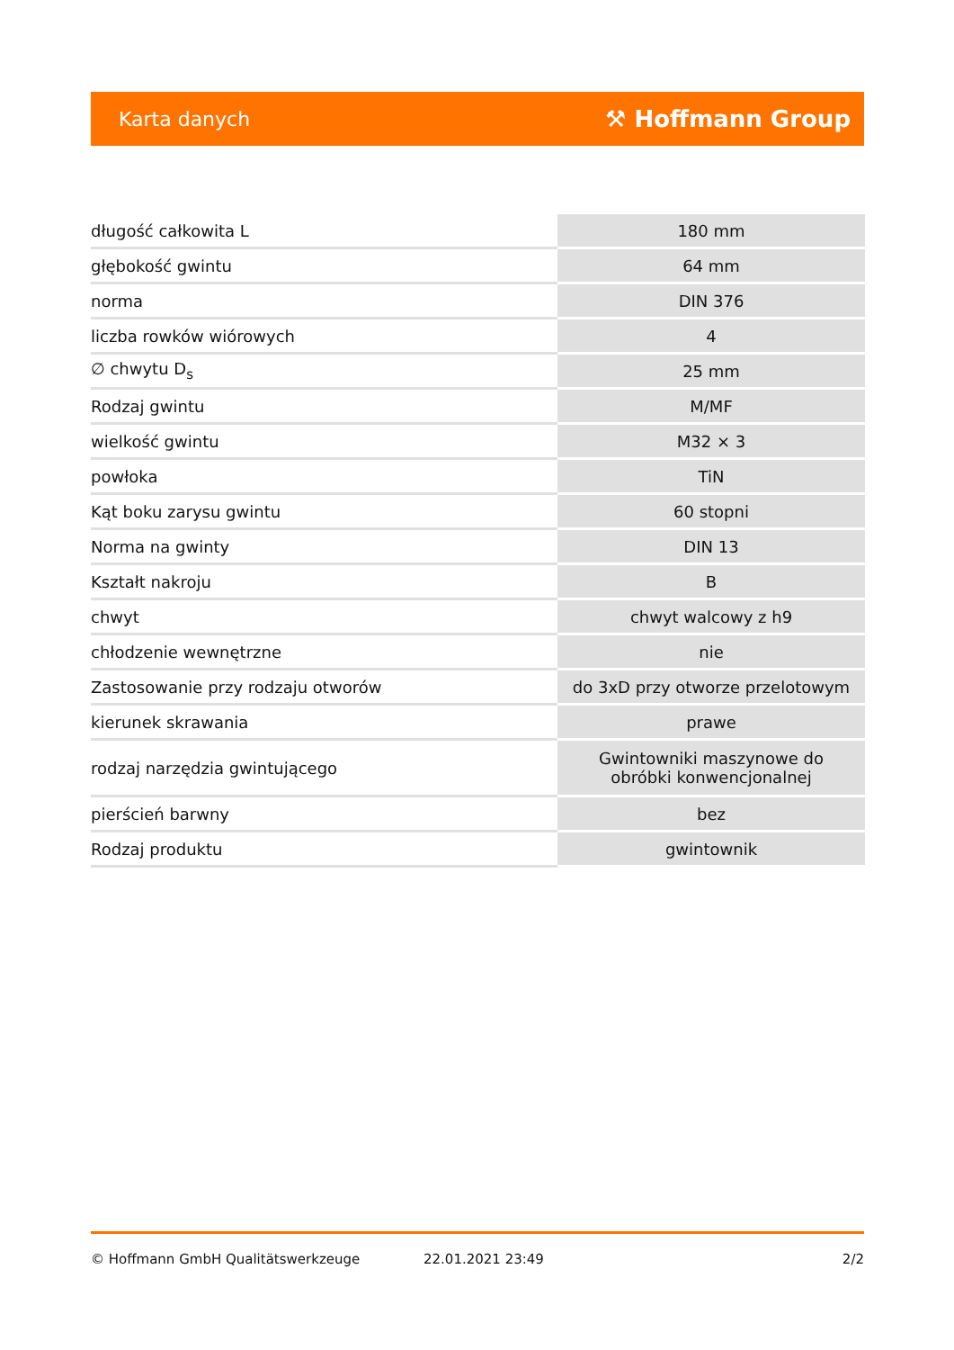Karta danych ⚒ Hoffmann Group
| długość całkowita L | 180 mm |
| głębokość gwintu | 64 mm |
| norma | DIN 376 |
| liczba rowków wiórowych | 4 |
| ∅ chwytu D<sub>s</sub> | 25 mm |
| Rodzaj gwintu | M/MF |
| wielkość gwintu | M32 × 3 |
| powłoka | TiN |
| Kąt boku zarysu gwintu | 60 stopni |
| Norma na gwinty | DIN 13 |
| Kształt nakroju | B |
| chwyt | chwyt walcowy z h9 |
| chłodzenie wewnętrzne | nie |
| Zastosowanie przy rodzaju otworów | do 3xD przy otworze przelotowym |
| kierunek skrawania | prawe |
| rodzaj narzędzia gwintującego | Gwintowniki maszynowe do obróbki konwencjonalnej |
| pierścień barwny | bez |
| Rodzaj produktu | gwintownik |
© Hoffmann GmbH Qualitätswerkzeuge 22.01.2021 23:49 2/2